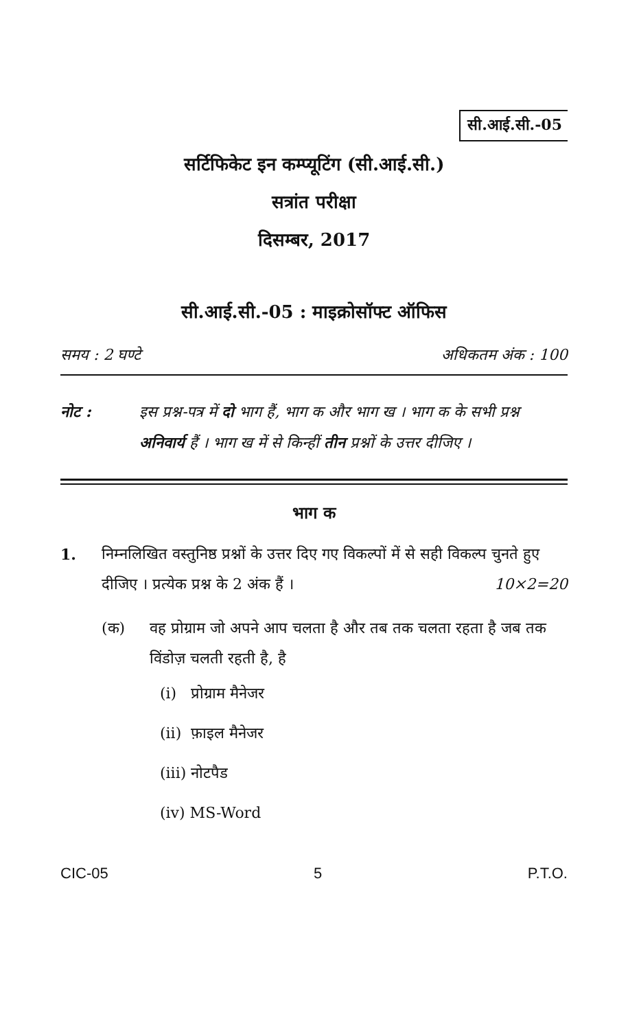सी.आई.सी.-05
सर्टिफिकेट इन कम्प्यूटिंग (सी.आई.सी.)
सत्रांत परीक्षा
दिसम्बर, 2017
सी.आई.सी.-05 : माइक्रोसॉफ्ट ऑफिस
समय : 2 घण्टे अधिकतम अंक : 100
नोट : इस प्रश्न-पत्र में दो भाग हैं, भाग क और भाग ख । भाग क के सभी प्रश्न अनिवार्य हैं । भाग ख में से किन्हीं तीन प्रश्नों के उत्तर दीजिए ।
भाग क
1. निम्नलिखित वस्तुनिष्ठ प्रश्नों के उत्तर दिए गए विकल्पों में से सही विकल्प चुनते हुए दीजिए । प्रत्येक प्रश्न के 2 अंक हैं । 10×2=20
(क) वह प्रोग्राम जो अपने आप चलता है और तब तक चलता रहता है जब तक विंडोज़ चलती रहती है, है
(i) प्रोग्राम मैनेजर
(ii) फ़ाइल मैनेजर
(iii) नोटपैड
(iv) MS-Word
CIC-05 5 P.T.O.